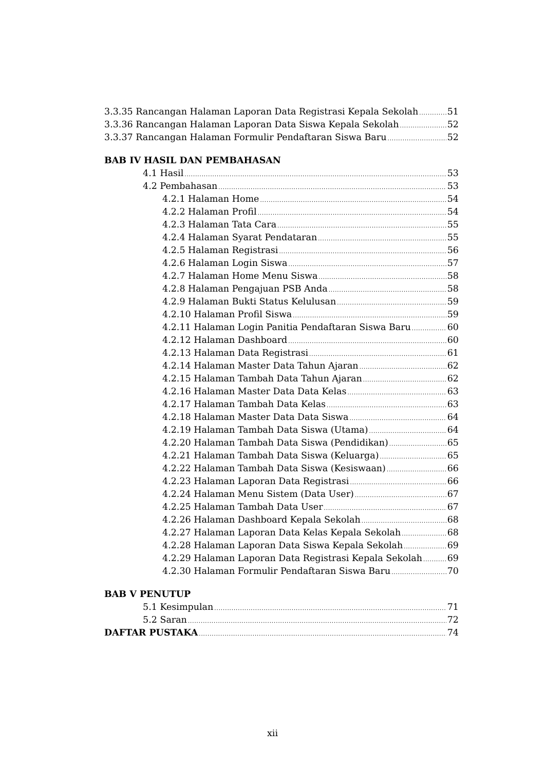3.3.35 Rancangan Halaman Laporan Data Registrasi Kepala Sekolah 51
3.3.36 Rancangan Halaman Laporan Data Siswa Kepala Sekolah 52
3.3.37 Rancangan Halaman Formulir Pendaftaran Siswa Baru 52
BAB IV HASIL DAN PEMBAHASAN
4.1 Hasil 53
4.2 Pembahasan 53
4.2.1 Halaman Home 54
4.2.2 Halaman Profil 54
4.2.3 Halaman Tata Cara 55
4.2.4 Halaman Syarat Pendataran 55
4.2.5 Halaman Registrasi 56
4.2.6 Halaman Login Siswa 57
4.2.7 Halaman Home Menu Siswa 58
4.2.8 Halaman Pengajuan PSB Anda 58
4.2.9 Halaman Bukti Status Kelulusan 59
4.2.10 Halaman Profil Siswa 59
4.2.11 Halaman Login Panitia Pendaftaran Siswa Baru 60
4.2.12 Halaman Dashboard 60
4.2.13 Halaman Data Registrasi 61
4.2.14 Halaman Master Data Tahun Ajaran 62
4.2.15 Halaman Tambah Data Tahun Ajaran 62
4.2.16 Halaman Master Data Data Kelas 63
4.2.17 Halaman Tambah Data Kelas 63
4.2.18 Halaman Master Data Data Siswa 64
4.2.19 Halaman Tambah Data Siswa (Utama) 64
4.2.20 Halaman Tambah Data Siswa (Pendidikan) 65
4.2.21 Halaman Tambah Data Siswa (Keluarga) 65
4.2.22 Halaman Tambah Data Siswa (Kesiswaan) 66
4.2.23 Halaman Laporan Data Registrasi 66
4.2.24 Halaman Menu Sistem (Data User) 67
4.2.25 Halaman Tambah Data User 67
4.2.26 Halaman Dashboard Kepala Sekolah 68
4.2.27 Halaman Laporan Data Kelas Kepala Sekolah 68
4.2.28 Halaman Laporan Data Siswa Kepala Sekolah 69
4.2.29 Halaman Laporan Data Registrasi Kepala Sekolah 69
4.2.30 Halaman Formulir Pendaftaran Siswa Baru 70
BAB V PENUTUP
5.1 Kesimpulan 71
5.2 Saran 72
DAFTAR PUSTAKA 74
xii